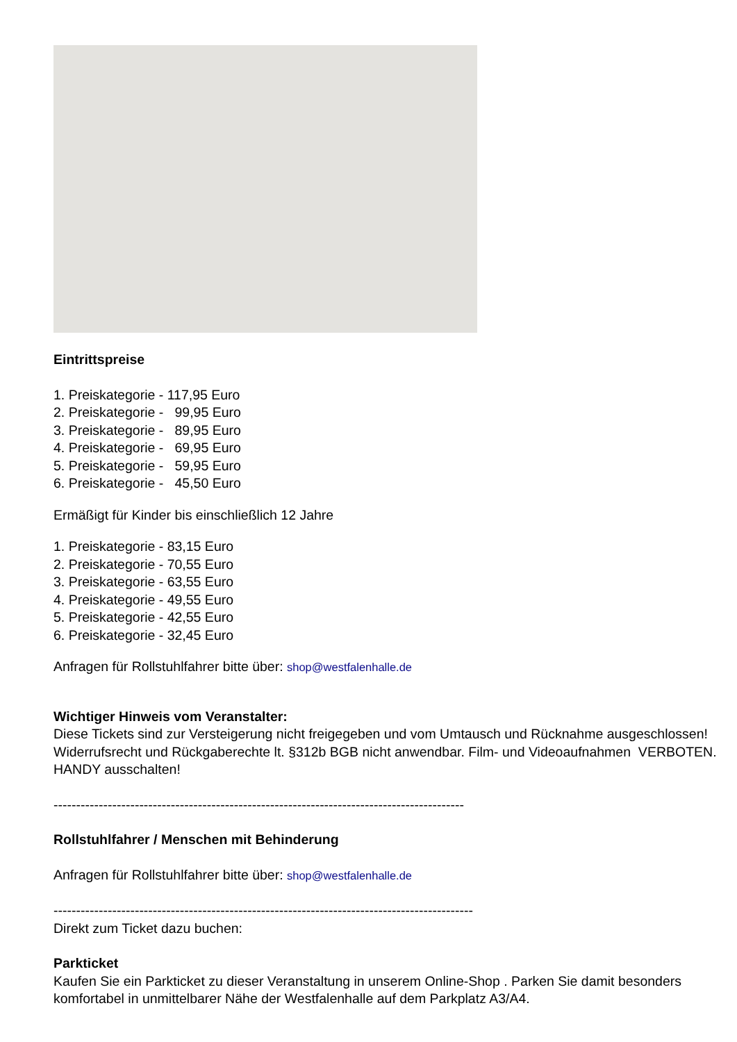Eintrittspreise
1. Preiskategorie - 117,95 Euro
2. Preiskategorie -   99,95 Euro
3. Preiskategorie -   89,95 Euro
4. Preiskategorie -   69,95 Euro
5. Preiskategorie -   59,95 Euro
6. Preiskategorie -   45,50 Euro
Ermäßigt für Kinder bis einschließlich 12 Jahre
1. Preiskategorie - 83,15 Euro
2. Preiskategorie - 70,55 Euro
3. Preiskategorie - 63,55 Euro
4. Preiskategorie - 49,55 Euro
5. Preiskategorie - 42,55 Euro
6. Preiskategorie - 32,45 Euro
Anfragen für Rollstuhlfahrer bitte über: shop@westfalenhalle.de
Wichtiger Hinweis vom Veranstalter:
Diese Tickets sind zur Versteigerung nicht freigegeben und vom Umtausch und Rücknahme ausgeschlossen! Widerrufsrecht und Rückgaberechte lt. §312b BGB nicht anwendbar. Film- und Videoaufnahmen VERBOTEN. HANDY ausschalten!
-------------------------------------------------------------------------------------------
Rollstuhlfahrer / Menschen mit Behinderung
Anfragen für Rollstuhlfahrer bitte über: shop@westfalenhalle.de
---------------------------------------------------------------------------------------------
Direkt zum Ticket dazu buchen:
Parkticket
Kaufen Sie ein Parkticket zu dieser Veranstaltung in unserem Online-Shop . Parken Sie damit besonders komfortabel in unmittelbarer Nähe der Westfalenhalle auf dem Parkplatz A3/A4.